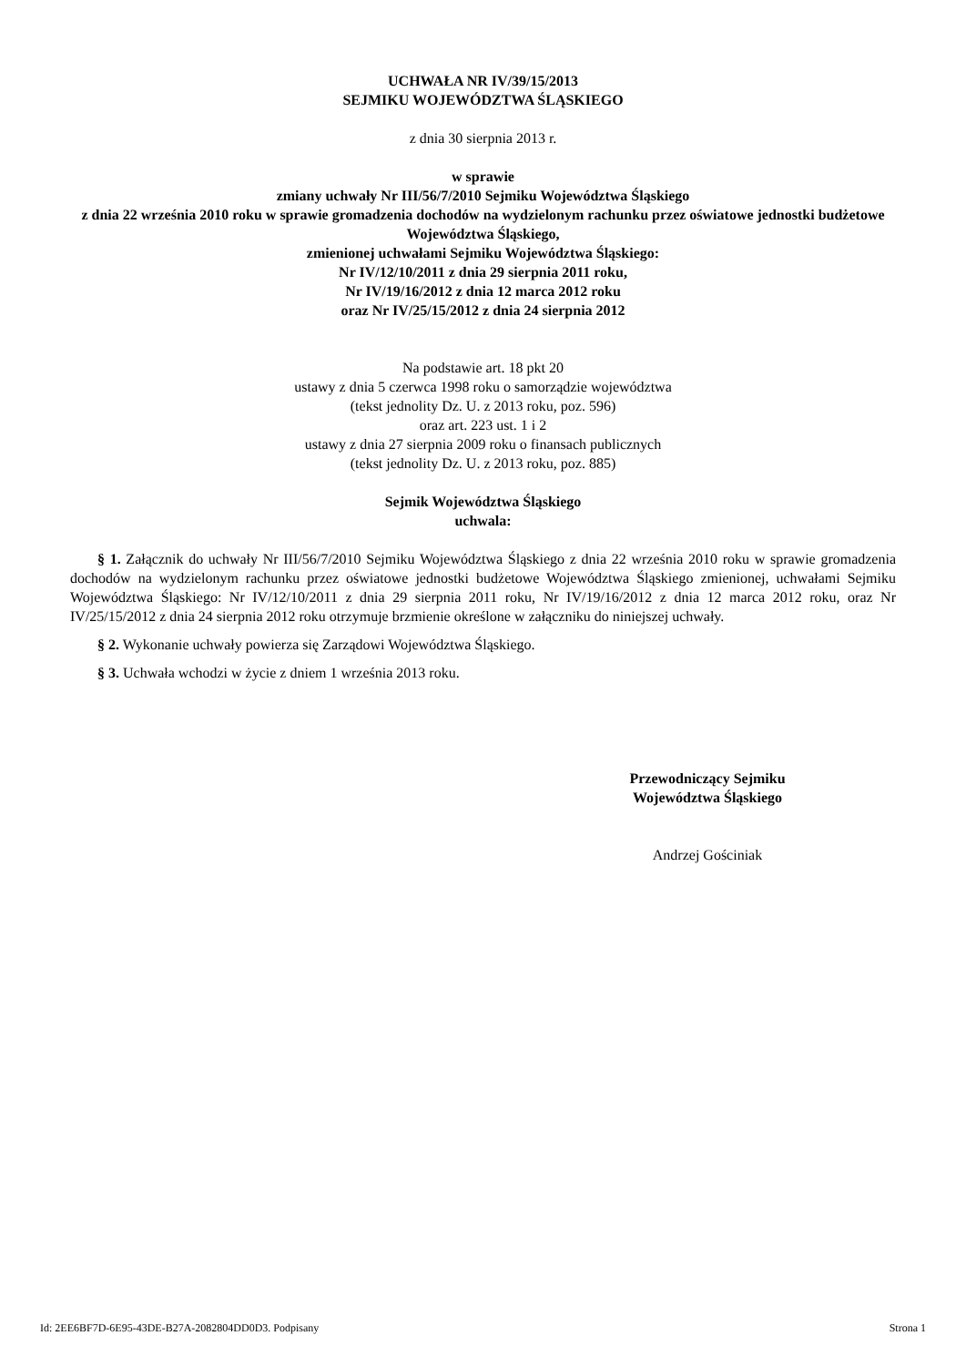UCHWAŁA NR IV/39/15/2013
SEJMIKU WOJEWÓDZTWA ŚLĄSKIEGO
z dnia 30 sierpnia 2013 r.
w sprawie
zmiany uchwały Nr III/56/7/2010 Sejmiku Województwa Śląskiego
z dnia 22 września 2010 roku w sprawie gromadzenia dochodów na wydzielonym rachunku przez oświatowe jednostki budżetowe Województwa Śląskiego,
zmienionej uchwałami Sejmiku Województwa Śląskiego:
Nr IV/12/10/2011 z dnia 29 sierpnia 2011 roku,
Nr IV/19/16/2012 z dnia 12 marca 2012 roku
oraz Nr IV/25/15/2012 z dnia 24 sierpnia 2012
Na podstawie art. 18 pkt 20
ustawy z dnia 5 czerwca 1998 roku o samorządzie województwa
(tekst jednolity Dz. U. z 2013 roku, poz. 596)
oraz art. 223 ust. 1 i 2
ustawy z dnia 27 sierpnia 2009 roku o finansach publicznych
(tekst jednolity Dz. U. z 2013 roku, poz. 885)
Sejmik Województwa Śląskiego
uchwala:
§ 1. Załącznik do uchwały Nr III/56/7/2010 Sejmiku Województwa Śląskiego z dnia 22 września 2010 roku w sprawie gromadzenia dochodów na wydzielonym rachunku przez oświatowe jednostki budżetowe Województwa Śląskiego zmienionej, uchwałami Sejmiku Województwa Śląskiego: Nr IV/12/10/2011 z dnia 29 sierpnia 2011 roku, Nr IV/19/16/2012 z dnia 12 marca 2012 roku, oraz Nr IV/25/15/2012 z dnia 24 sierpnia 2012 roku otrzymuje brzmienie określone w załączniku do niniejszej uchwały.
§ 2. Wykonanie uchwały powierza się Zarządowi Województwa Śląskiego.
§ 3. Uchwała wchodzi w życie z dniem 1 września 2013 roku.
Przewodniczący Sejmiku
Województwa Śląskiego
Andrzej Gościniak
Id: 2EE6BF7D-6E95-43DE-B27A-2082804DD0D3. Podpisany Strona 1